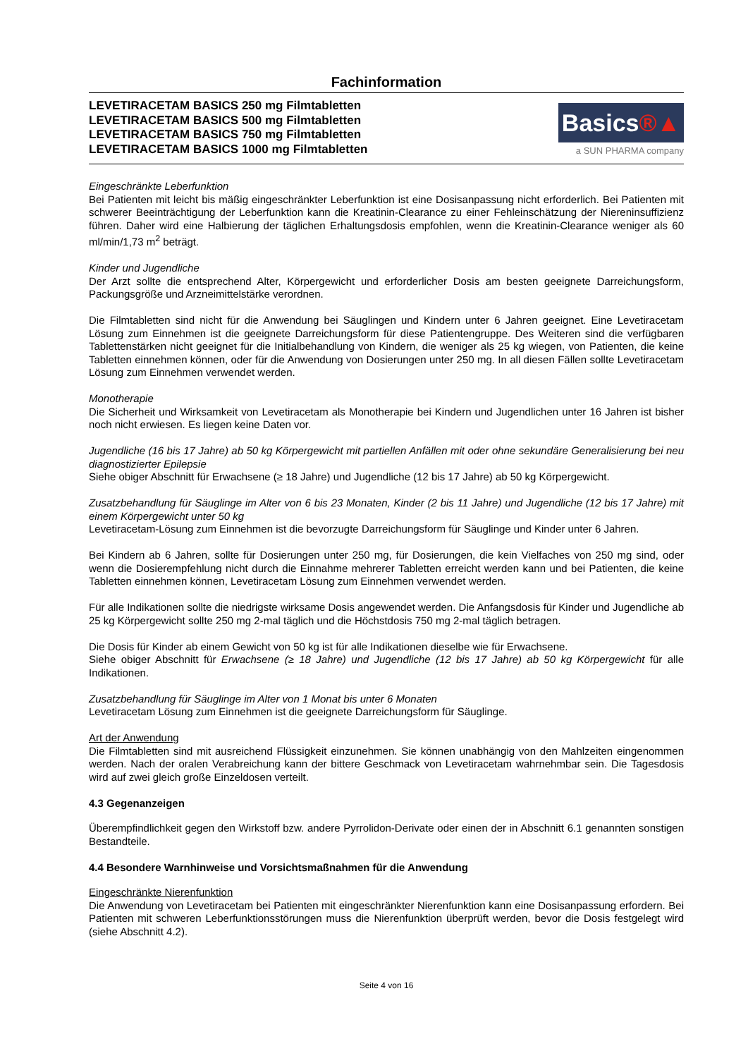Fachinformation
LEVETIRACETAM BASICS 250 mg Filmtabletten
LEVETIRACETAM BASICS 500 mg Filmtabletten
LEVETIRACETAM BASICS 750 mg Filmtabletten
LEVETIRACETAM BASICS 1000 mg Filmtabletten
Basics®▲
a SUN PHARMA company
Eingeschränkte Leberfunktion
Bei Patienten mit leicht bis mäßig eingeschränkter Leberfunktion ist eine Dosisanpassung nicht erforderlich. Bei Patienten mit schwerer Beeinträchtigung der Leberfunktion kann die Kreatinin-Clearance zu einer Fehleinschätzung der Niereninsuffizienz führen. Daher wird eine Halbierung der täglichen Erhaltungsdosis empfohlen, wenn die Kreatinin-Clearance weniger als 60 ml/min/1,73 m<sup>2</sup> beträgt.
Kinder und Jugendliche
Der Arzt sollte die entsprechend Alter, Körpergewicht und erforderlicher Dosis am besten geeignete Darreichungsform, Packungsgröße und Arzneimittelstärke verordnen.
Die Filmtabletten sind nicht für die Anwendung bei Säuglingen und Kindern unter 6 Jahren geeignet. Eine Levetiracetam Lösung zum Einnehmen ist die geeignete Darreichungsform für diese Patientengruppe. Des Weiteren sind die verfügbaren Tablettenstärken nicht geeignet für die Initialbehandlung von Kindern, die weniger als 25 kg wiegen, von Patienten, die keine Tabletten einnehmen können, oder für die Anwendung von Dosierungen unter 250 mg. In all diesen Fällen sollte Levetiracetam Lösung zum Einnehmen verwendet werden.
Monotherapie
Die Sicherheit und Wirksamkeit von Levetiracetam als Monotherapie bei Kindern und Jugendlichen unter 16 Jahren ist bisher noch nicht erwiesen. Es liegen keine Daten vor.
Jugendliche (16 bis 17 Jahre) ab 50 kg Körpergewicht mit partiellen Anfällen mit oder ohne sekundäre Generalisierung bei neu diagnostizierter Epilepsie
Siehe obiger Abschnitt für Erwachsene (≥ 18 Jahre) und Jugendliche (12 bis 17 Jahre) ab 50 kg Körpergewicht.
Zusatzbehandlung für Säuglinge im Alter von 6 bis 23 Monaten, Kinder (2 bis 11 Jahre) und Jugendliche (12 bis 17 Jahre) mit einem Körpergewicht unter 50 kg
Levetiracetam-Lösung zum Einnehmen ist die bevorzugte Darreichungsform für Säuglinge und Kinder unter 6 Jahren.
Bei Kindern ab 6 Jahren, sollte für Dosierungen unter 250 mg, für Dosierungen, die kein Vielfaches von 250 mg sind, oder wenn die Dosierempfehlung nicht durch die Einnahme mehrerer Tabletten erreicht werden kann und bei Patienten, die keine Tabletten einnehmen können, Levetiracetam Lösung zum Einnehmen verwendet werden.
Für alle Indikationen sollte die niedrigste wirksame Dosis angewendet werden. Die Anfangsdosis für Kinder und Jugendliche ab 25 kg Körpergewicht sollte 250 mg 2-mal täglich und die Höchstdosis 750 mg 2-mal täglich betragen.
Die Dosis für Kinder ab einem Gewicht von 50 kg ist für alle Indikationen dieselbe wie für Erwachsene.
Siehe obiger Abschnitt für Erwachsene (≥ 18 Jahre) und Jugendliche (12 bis 17 Jahre) ab 50 kg Körpergewicht für alle Indikationen.
Zusatzbehandlung für Säuglinge im Alter von 1 Monat bis unter 6 Monaten
Levetiracetam Lösung zum Einnehmen ist die geeignete Darreichungsform für Säuglinge.
Art der Anwendung
Die Filmtabletten sind mit ausreichend Flüssigkeit einzunehmen. Sie können unabhängig von den Mahlzeiten eingenommen werden. Nach der oralen Verabreichung kann der bittere Geschmack von Levetiracetam wahrnehmbar sein. Die Tagesdosis wird auf zwei gleich große Einzeldosen verteilt.
4.3 Gegenanzeigen
Überempfindlichkeit gegen den Wirkstoff bzw. andere Pyrrolidon-Derivate oder einen der in Abschnitt 6.1 genannten sonstigen Bestandteile.
4.4 Besondere Warnhinweise und Vorsichtsmaßnahmen für die Anwendung
Eingeschränkte Nierenfunktion
Die Anwendung von Levetiracetam bei Patienten mit eingeschränkter Nierenfunktion kann eine Dosisanpassung erfordern. Bei Patienten mit schweren Leberfunktionsstörungen muss die Nierenfunktion überprüft werden, bevor die Dosis festgelegt wird (siehe Abschnitt 4.2).
Seite 4 von 16